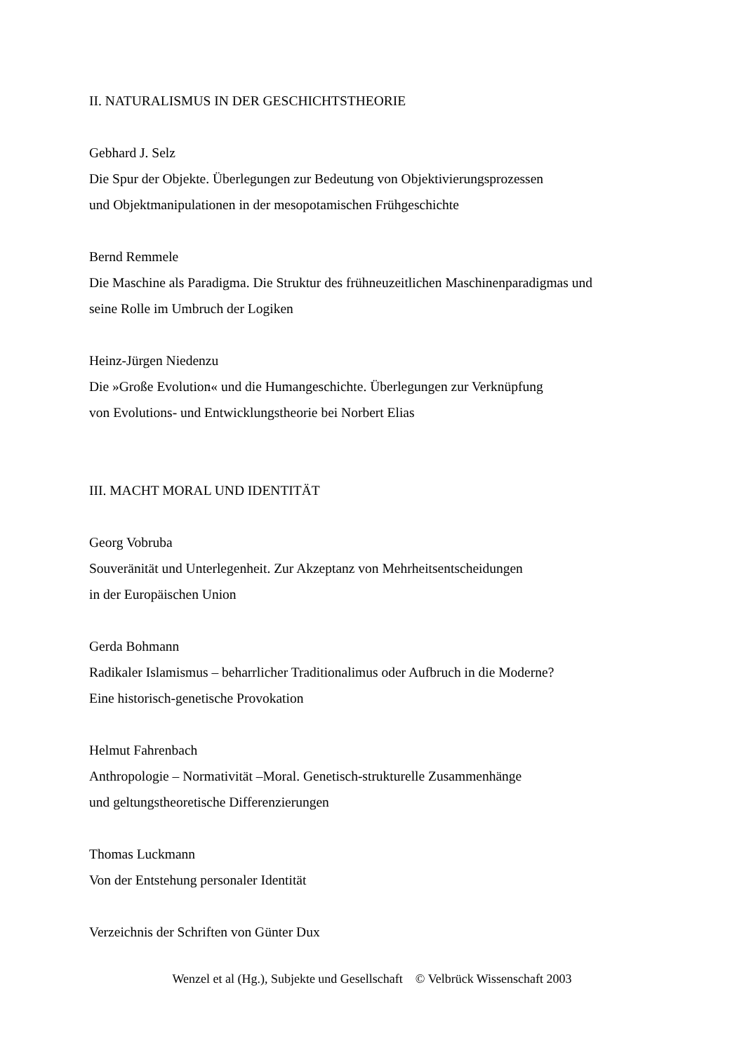II. NATURALISMUS IN DER GESCHICHTSTHEORIE
Gebhard J. Selz
Die Spur der Objekte. Überlegungen zur Bedeutung von Objektivierungsprozessen
und Objektmanipulationen in der mesopotamischen Frühgeschichte
Bernd Remmele
Die Maschine als Paradigma. Die Struktur des frühneuzeitlichen Maschinenparadigmas und
seine Rolle im Umbruch der Logiken
Heinz-Jürgen Niedenzu
Die »Große Evolution« und die Humangeschichte. Überlegungen zur Verknüpfung
von Evolutions- und Entwicklungstheorie bei Norbert Elias
III. MACHT MORAL UND IDENTITÄT
Georg Vobruba
Souveränität und Unterlegenheit. Zur Akzeptanz von Mehrheitsentscheidungen
in der Europäischen Union
Gerda Bohmann
Radikaler Islamismus – beharrlicher Traditionalimus oder Aufbruch in die Moderne?
Eine historisch-genetische Provokation
Helmut Fahrenbach
Anthropologie – Normativität –Moral. Genetisch-strukturelle Zusammenhänge
und geltungstheoretische Differenzierungen
Thomas Luckmann
Von der Entstehung personaler Identität
Verzeichnis der Schriften von Günter Dux
Wenzel et al (Hg.), Subjekte und Gesellschaft © Velbrück Wissenschaft 2003